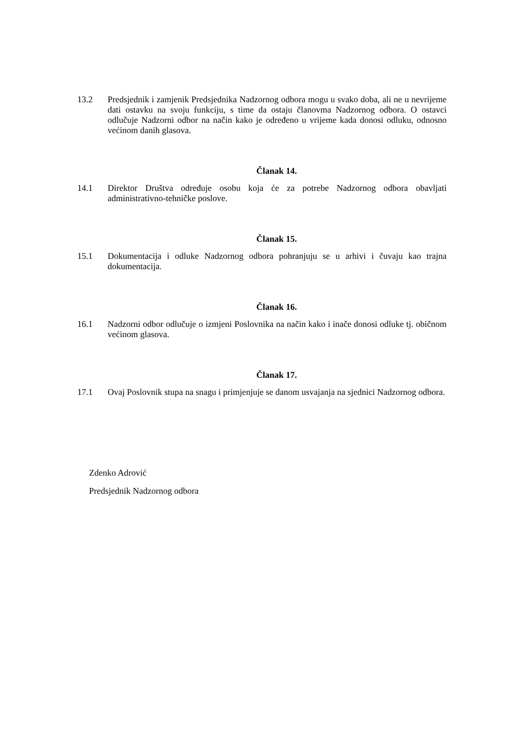13.2 Predsjednik i zamjenik Predsjednika Nadzornog odbora mogu u svako doba, ali ne u nevrijeme dati ostavku na svoju funkciju, s time da ostaju članovma Nadzornog odbora. O ostavci odlučuje Nadzorni odbor na način kako je određeno u vrijeme kada donosi odluku, odnosno većinom danih glasova.
Članak 14.
14.1 Direktor Društva određuje osobu koja će za potrebe Nadzornog odbora obavljati administrativno-tehničke poslove.
Članak 15.
15.1 Dokumentacija i odluke Nadzornog odbora pohranjuju se u arhivi i čuvaju kao trajna dokumentacija.
Članak 16.
16.1 Nadzorni odbor odlučuje o izmjeni Poslovnika na način kako i inače donosi odluke tj. običnom većinom glasova.
Članak 17.
17.1 Ovaj Poslovnik stupa na snagu i primjenjuje se danom usvajanja na sjednici Nadzornog odbora.
Zdenko Adrović
Predsjednik Nadzornog odbora